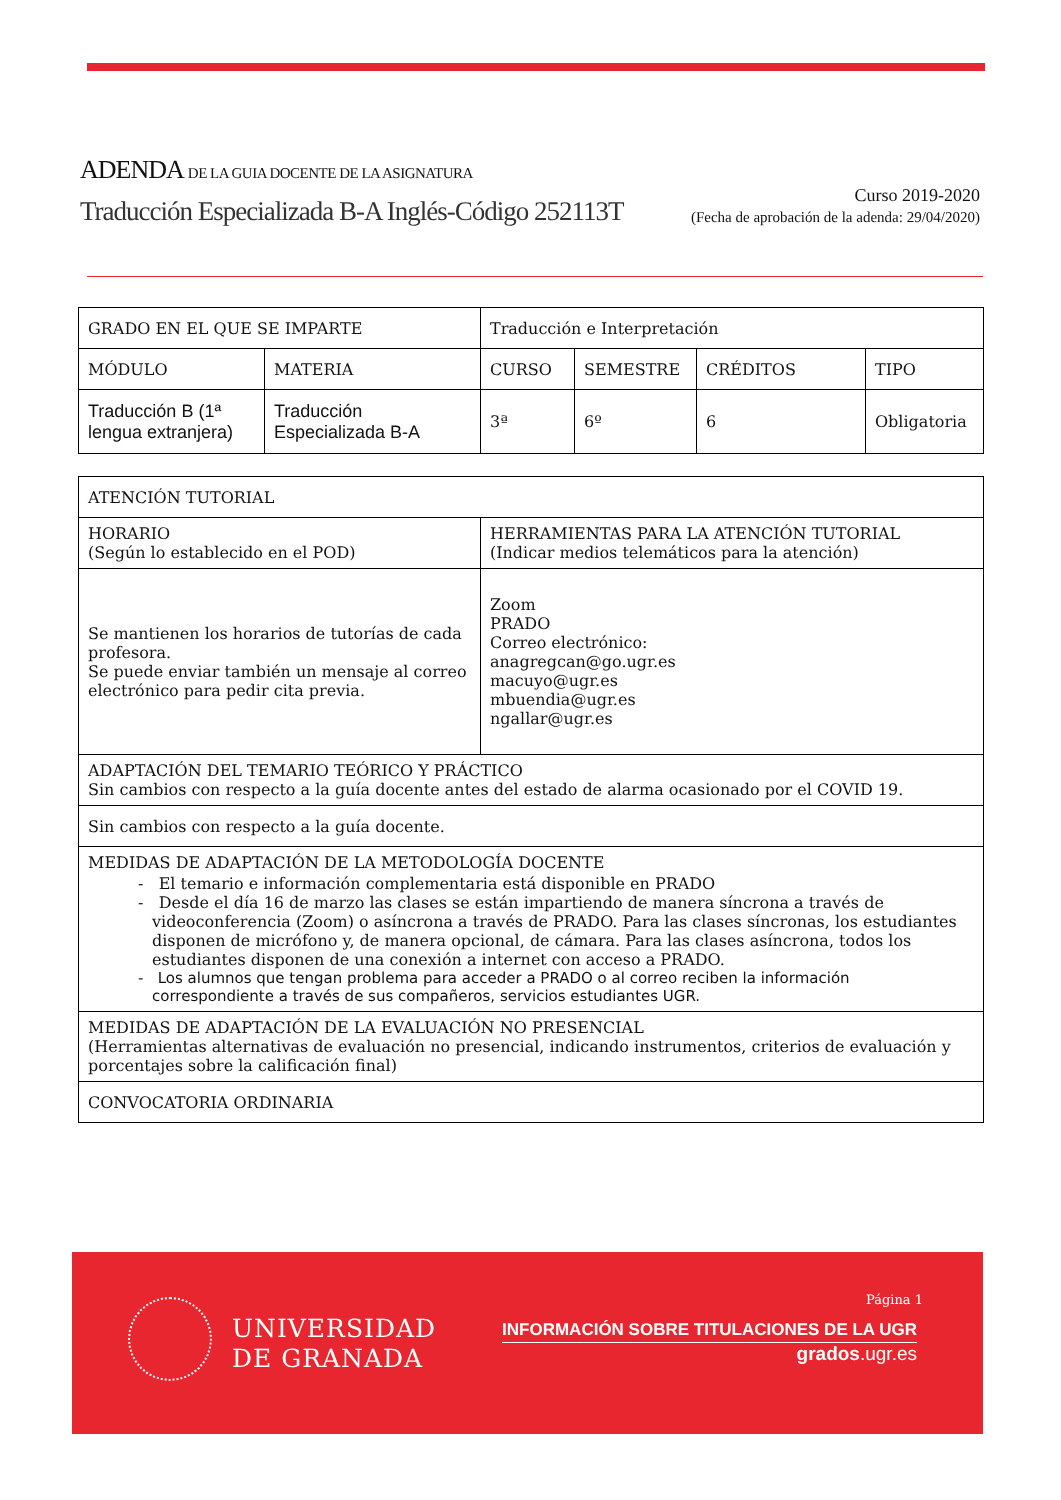ADENDA DE LA GUIA DOCENTE DE LA ASIGNATURA
Traducción Especializada B-A Inglés-Código 252113T
Curso 2019-2020
(Fecha de aprobación de la adenda: 29/04/2020)
| GRADO EN EL QUE SE IMPARTE | | Traducción e Interpretación | | | |
| MÓDULO | MATERIA | CURSO | SEMESTRE | CRÉDITOS | TIPO |
| Traducción B (1ª lengua extranjera) | Traducción Especializada B-A | 3ª | 6º | 6 | Obligatoria |
| ATENCIÓN TUTORIAL | |
| HORARIO (Según lo establecido en el POD) | HERRAMIENTAS PARA LA ATENCIÓN TUTORIAL (Indicar medios telemáticos para la atención) |
| Se mantienen los horarios de tutorías de cada profesora. Se puede enviar también un mensaje al correo electrónico para pedir cita previa. | Zoom PRADO Correo electrónico: anagregcan@go.ugr.es macuyo@ugr.es mbuendia@ugr.es ngallar@ugr.es |
| ADAPTACIÓN DEL TEMARIO TEÓRICO Y PRÁCTICO Sin cambios con respecto a la guía docente antes del estado de alarma ocasionado por el COVID 19. | |
| Sin cambios con respecto a la guía docente. | |
| MEDIDAS DE ADAPTACIÓN DE LA METODOLOGÍA DOCENTE - El temario e información complementaria está disponible en PRADO - Desde el día 16 de marzo las clases se están impartiendo de manera síncrona a través de videoconferencia (Zoom) o asíncrona a través de PRADO. Para las clases síncronas, los estudiantes disponen de micrófono y, de manera opcional, de cámara. Para las clases asíncrona, todos los estudiantes disponen de una conexión a internet con acceso a PRADO. - Los alumnos que tengan problema para acceder a PRADO o al correo reciben la información correspondiente a través de sus compañeros, servicios estudiantes UGR. | |
| MEDIDAS DE ADAPTACIÓN DE LA EVALUACIÓN NO PRESENCIAL (Herramientas alternativas de evaluación no presencial, indicando instrumentos, criterios de evaluación y porcentajes sobre la calificación final) | |
| CONVOCATORIA ORDINARIA | |
UNIVERSIDAD
DE GRANADA
Página 1
INFORMACIÓN SOBRE TITULACIONES DE LA UGR
grados.ugr.es